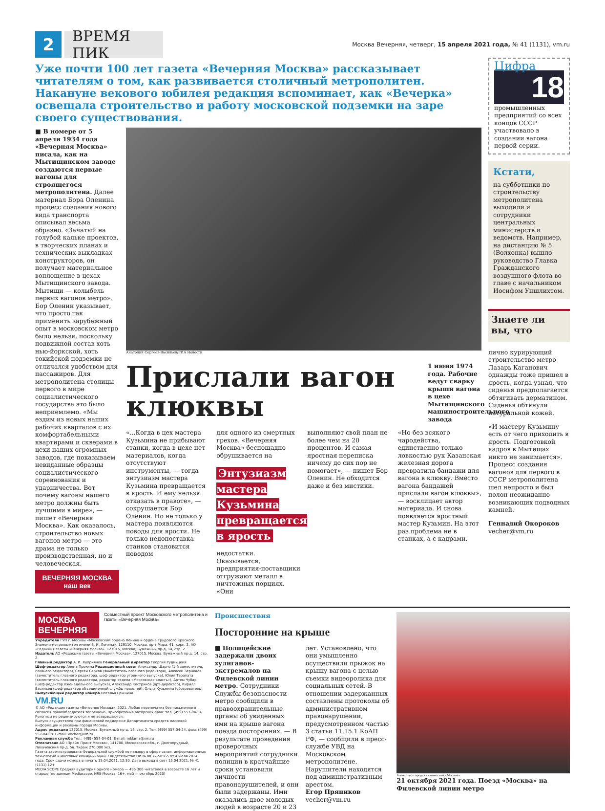2 ВРЕМЯ ПИК
Москва Вечерняя, четверг, 15 апреля 2021 года, № 41 (1131), vm.ru
Уже почти 100 лет газета «Вечерняя Москва» рассказывает читателям о том, как развивается столичный метрополитен. Накануне векового юбилея редакция вспоминает, как «Вечерка» освещала строительство и работу московской подземки на заре своего существования.
■ В номере от 5 апреля 1934 года «Вечерняя Москва» писала, как на Мытищинском заводе создаются первые вагоны для строящегося метрополитена. Далее материал Бора Оленина процесс создания нового вида транспорта описывал весьма образно. «Зачатый на голубой кальке проектов, в творческих планах и технических выкладках конструкторов, он получает материальное воплощение в цехах Мытищинского завода. Мытищи — колыбель первых вагонов метро». Бор Оленин указывает, что просто так применить зарубежный опыт в московском метро было нельзя, поскольку подвижной состав хоть нью-йоркской, хоть токийской подземки не отличался удобством для пассажиров. Для метрополитена столицы первого в мире социалистического государства это было неприемлемо. «Мы ездим из новых наших рабочих кварталов с их комфортабельными квартирами и скверами в цехи наших огромных заводов, где показываем невиданные образцы социалистического соревнования и ударничества. Вот почему вагоны нашего метро должны быть лучшими в мире», — пишет «Вечерняя Москва». Как оказалось, строительство новых вагонов метро — это драма не только производственная, но и человеческая.
ВЕЧЕРНЯЯ МОСКВА
наш век
Анатолий Сергеев-Васильев/РИА Новости
Прислали вагон клюквы
1 июня 1974 года. Рабочие ведут сварку крыши вагона в цехе Мытищинского машиностроительного завода
«...Когда в цех мастера Кузьмина не прибывают станки, когда в цехе нет материалов, когда отсутствуют инструменты, — тогда энтузиазм мастера Кузьмина превращается в ярость. И ему нельзя отказать в правоте», — сокрушается Бор Оленин. Но не только у мастера появляются поводы для ярости. Не только недопоставка станков становится поводом
для одного из смертных грехов. «Вечерняя Москва» беспощадно обрушивается на
Энтузиазм мастера Кузьмина превращается в ярость
недостатки. Оказывается, предприятия-поставщики отгружают металл в ничтожных порциях. «Они
выполняют свой план не более чем на 20 процентов. И самая яростная переписка ничему до сих пор не помогает», — пишет Бор Оленин. Не обходится даже и без мистики.
«Но без всякого чародейства, единственно только ловкостью рук Казанская железная дорога превратила бандажи для вагона в клюкву. Вместо вагона бандажей прислали вагон клюквы», — восклицает автор материала. И снова появляется яростный мастер Кузьмин. На этот раз проблема не в станках, а с кадрами.
Цифра
18
промышленных предприятий со всех концов СССР участвовало в создании вагона первой серии.
Кстати,
на субботники по строительству метрополитена выходили и сотрудники центральных министерств и ведомств. Например, на дистанцию № 5 (Волхонка) вышло руководство Главка Гражданского воздушного флота во главе с начальником Иосифом Уншлихтом.
Знаете ли вы, что
лично курирующий строительство метро Лазарь Каганович однажды тоже пришел в ярость, когда узнал, что сиденья предполагается обтягивать дерматином. Сиденья обтянули натуральной кожей.
«И мастеру Кузьмину есть от чего приходить в ярость. Подготовкой кадров в Мытищах никто не занимается». Процесс создания вагонов для первого в СССР метрополитена шел непросто и был полон неожиданно возникающих подводных камней.
Геннадий Окороков
vecher@vm.ru
МОСКВА ВЕЧЕРНЯЯ
Совместный проект Московского метрополитена и газеты «Вечерняя Москва»
Учредители ГУП г. Москвы «Московский ордена Ленина и ордена Трудового Красного Знамени метрополитен имени В. И. Ленина». 129110, Москва, пр-т Мира, 41, корп. 2. АО «Редакция газеты «Вечерняя Москва». 127015, Москва, Бумажный пр-д, 14, стр. 2
Издатель АО «Редакция газеты «Вечерняя Москва». 127015, Москва, Бумажный пр-д, 14, стр. 2
Главный редактор А. И. Куприянов Генеральный директор Георгий Рудницкий
Шеф-редактор Алена Прокина Редакционный совет Александр Шарно (1-й заместитель главного редактора), Сергей Серков (заместитель главного редактора), Алексей Зернаков (заместитель главного редактора, шеф-редактор утреннего выпуска), Юлия Тарапата (заместитель главного редактора, редактор отдела «Московская власть»), Артем Чубар (шеф-редактор еженедельного выпуска), Александр Костриков (арт-директор), Кирилл Васильев (шеф-редактор объединенной службы новостей), Ольга Кузьмина (обозреватель)
Выпускающий редактор номера Наталья Гришина
VM.RU
© АО «Редакция газеты «Вечерняя Москва», 2021. Любая перепечатка без письменного согласия правообладателя запрещена. Приобретение авторских прав: тел. (499) 557-04-24. Рукописи не рецензируются и не возвращаются.
Выпуск осуществлен при финансовой поддержке Департамента средств массовой информации и рекламы города Москвы.
Адрес редакции 127015, Москва, Бумажный пр-д, 14, стр. 2. Тел. (499) 557-04-24, факс (499) 557-04-08. E-mail: vecher@vm.ru
Рекламная служба Тел.: (499) 557-04-01, E-mail: reklama@vm.ru
Отпечатано АО «Прайм Принт Москва», 141700, Московская обл., г. Долгопрудный, Лихачевский пр-д, 5в. Тираж 270 000 экз.
Газета зарегистрирована Федеральной службой по надзору в сфере связи, информационных технологий и массовых коммуникаций. Свидетельство ПИ № ФС77-58565 от 4 июля 2014 года. Срок сдачи номера в печать 15.04.2021, 12:30. Дата выхода в свет 15.04.2021, № 41 (1131) 12+
MEDIA SCOPE Средняя аудитория одного номера — 495 300 читателей в возрасте 16 лет и старше (по данным Mediascope, NRS-Москва, 16+, май — октябрь 2020)
Происшествия
Посторонние на крыше
■ Полицейские задержали двоих хулиганов-экстремалов на Филевской линии метро. Сотрудники Службы безопасности метро сообщили в правоохранительные органы об увиденных ими на крыше вагона поезда посторонних. — В результате проведения проверочных мероприятий сотрудники полиции в кратчайшие сроки установили личности правонарушителей, и они были задержаны. Ими оказались двое молодых людей в возрасте 20 и 23
лет. Установлено, что они умышленно осуществили прыжок на крышу вагона с целью съемки видеоролика для социальных сетей. В отношении задержанных составлены протоколы об административном правонарушении, предусмотренном частью 3 статьи 11.15.1 КоАП РФ, — сообщили в пресс-службе УВД на Московском метрополитене. Нарушители находятся под административным арестом.
Егор Пряников
vecher@vm.ru
Агентство городских новостей «Москва»
21 октября 2021 года. Поезд «Москва» на Филевской линии метро